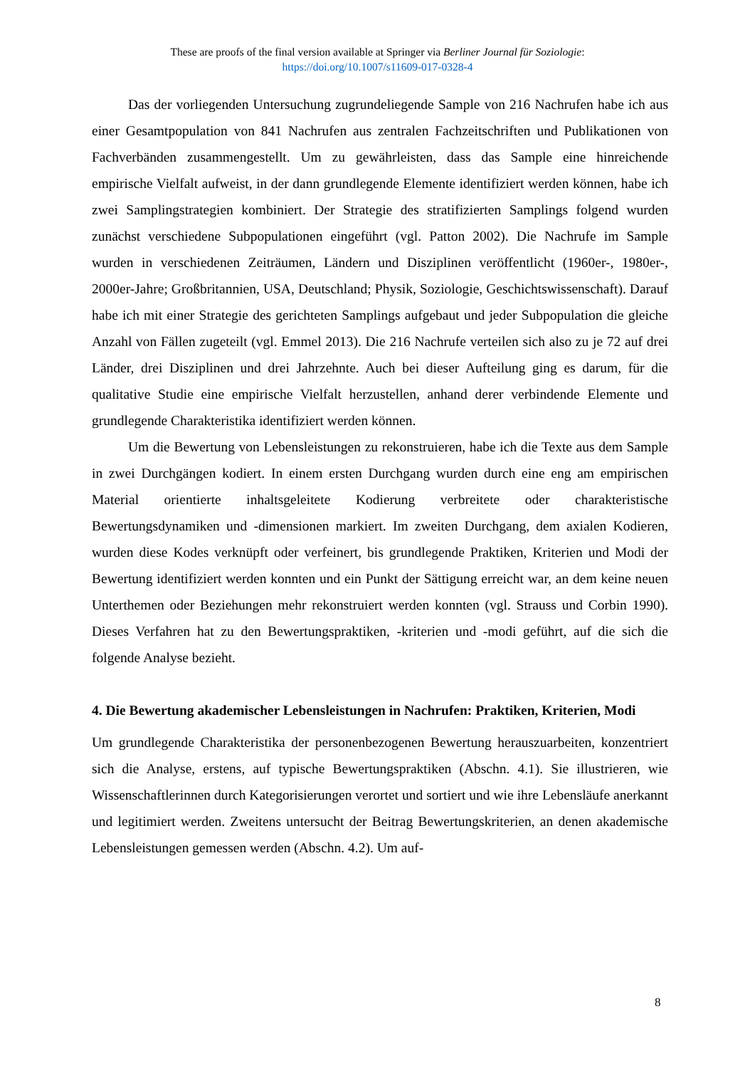These are proofs of the final version available at Springer via Berliner Journal für Soziologie:
https://doi.org/10.1007/s11609-017-0328-4
Das der vorliegenden Untersuchung zugrundeliegende Sample von 216 Nachrufen habe ich aus einer Gesamtpopulation von 841 Nachrufen aus zentralen Fachzeitschriften und Publikationen von Fachverbänden zusammengestellt. Um zu gewährleisten, dass das Sample eine hinreichende empirische Vielfalt aufweist, in der dann grundlegende Elemente identifiziert werden können, habe ich zwei Samplingstrategien kombiniert. Der Strategie des stratifizierten Samplings folgend wurden zunächst verschiedene Subpopulationen eingeführt (vgl. Patton 2002). Die Nachrufe im Sample wurden in verschiedenen Zeiträumen, Ländern und Disziplinen veröffentlicht (1960er-, 1980er-, 2000er-Jahre; Großbritannien, USA, Deutschland; Physik, Soziologie, Geschichtswissenschaft). Darauf habe ich mit einer Strategie des gerichteten Samplings aufgebaut und jeder Subpopulation die gleiche Anzahl von Fällen zugeteilt (vgl. Emmel 2013). Die 216 Nachrufe verteilen sich also zu je 72 auf drei Länder, drei Disziplinen und drei Jahrzehnte. Auch bei dieser Aufteilung ging es darum, für die qualitative Studie eine empirische Vielfalt herzustellen, anhand derer verbindende Elemente und grundlegende Charakteristika identifiziert werden können.
Um die Bewertung von Lebensleistungen zu rekonstruieren, habe ich die Texte aus dem Sample in zwei Durchgängen kodiert. In einem ersten Durchgang wurden durch eine eng am empirischen Material orientierte inhaltsgeleitete Kodierung verbreitete oder charakteristische Bewertungsdynamiken und -dimensionen markiert. Im zweiten Durchgang, dem axialen Kodieren, wurden diese Kodes verknüpft oder verfeinert, bis grundlegende Praktiken, Kriterien und Modi der Bewertung identifiziert werden konnten und ein Punkt der Sättigung erreicht war, an dem keine neuen Unterthemen oder Beziehungen mehr rekonstruiert werden konnten (vgl. Strauss und Corbin 1990). Dieses Verfahren hat zu den Bewertungspraktiken, -kriterien und -modi geführt, auf die sich die folgende Analyse bezieht.
4. Die Bewertung akademischer Lebensleistungen in Nachrufen: Praktiken, Kriterien, Modi
Um grundlegende Charakteristika der personenbezogenen Bewertung herauszuarbeiten, konzentriert sich die Analyse, erstens, auf typische Bewertungspraktiken (Abschn. 4.1). Sie illustrieren, wie Wissenschaftlerinnen durch Kategorisierungen verortet und sortiert und wie ihre Lebensläufe anerkannt und legitimiert werden. Zweitens untersucht der Beitrag Bewertungskriterien, an denen akademische Lebensleistungen gemessen werden (Abschn. 4.2). Um auf-
8